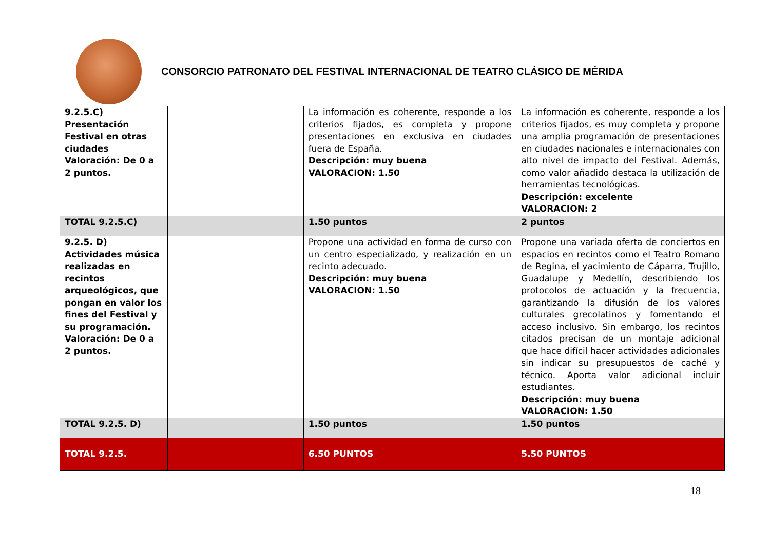CONSORCIO PATRONATO DEL FESTIVAL INTERNACIONAL DE TEATRO CLÁSICO DE MÉRIDA
| 9.2.5.C) Presentación Festival en otras ciudades Valoración: De 0 a 2 puntos. | | La información es coherente, responde a los criterios fijados, es completa y propone presentaciones en exclusiva en ciudades fuera de España. Descripción: muy buena VALORACION: 1.50 | La información es coherente, responde a los criterios fijados, es muy completa y propone una amplia programación de presentaciones en ciudades nacionales e internacionales con alto nivel de impacto del Festival. Además, como valor añadido destaca la utilización de herramientas tecnológicas. Descripción: excelente VALORACION: 2 |
| TOTAL 9.2.5.C) | | 1.50 puntos | 2 puntos |
| 9.2.5. D) Actividades música realizadas en recintos arqueológicos, que pongan en valor los fines del Festival y su programación. Valoración: De 0 a 2 puntos. | | Propone una actividad en forma de curso con un centro especializado, y realización en un recinto adecuado. Descripción: muy buena VALORACION: 1.50 | Propone una variada oferta de conciertos en espacios en recintos como el Teatro Romano de Regina, el yacimiento de Cáparra, Trujillo, Guadalupe y Medellín, describiendo los protocolos de actuación y la frecuencia, garantizando la difusión de los valores culturales grecolatinos y fomentando el acceso inclusivo. Sin embargo, los recintos citados precisan de un montaje adicional que hace difícil hacer actividades adicionales sin indicar su presupuestos de caché y técnico. Aporta valor adicional incluir estudiantes. Descripción: muy buena VALORACION: 1.50 |
| TOTAL 9.2.5. D) | | 1.50 puntos | 1.50 puntos |
| TOTAL 9.2.5. | | 6.50 PUNTOS | 5.50 PUNTOS |
18